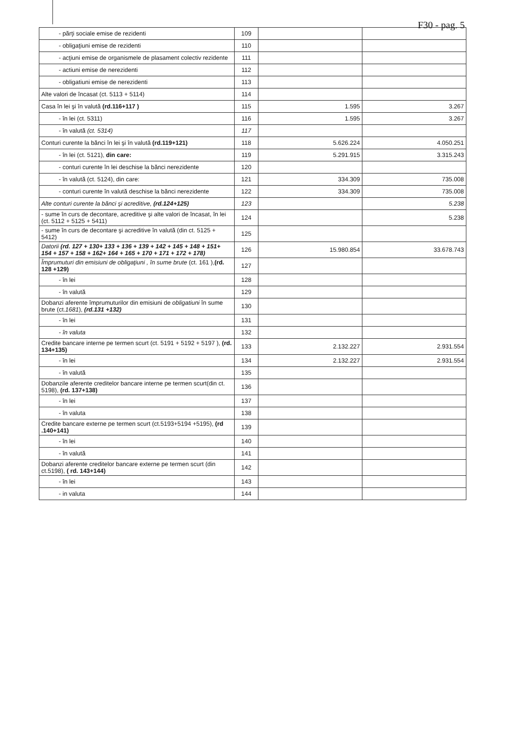F30 - pag. 5
| - părţi sociale emise de rezidenti | 109 | | |
| - obligaţiuni emise de rezidenti | 110 | | |
| - acţiuni emise de organismele de plasament colectiv rezidente | 111 | | |
| - actiuni emise de nerezidenti | 112 | | |
| - obligatiuni emise de nerezidenti | 113 | | |
| Alte valori de încasat (ct. 5113 + 5114) | 114 | | |
| Casa în lei şi în valută (rd.116+117 ) | 115 | 1.595 | 3.267 |
| - în lei (ct. 5311) | 116 | 1.595 | 3.267 |
| - în valută (ct. 5314) | 117 | | |
| Conturi curente la bănci în lei şi în valută (rd.119+121) | 118 | 5.626.224 | 4.050.251 |
| - în lei (ct. 5121), din care: | 119 | 5.291.915 | 3.315.243 |
| - conturi curente în lei deschise la bănci nerezidente | 120 | | |
| - în valută (ct. 5124), din care: | 121 | 334.309 | 735.008 |
| - conturi curente în valută deschise la bănci nerezidente | 122 | 334.309 | 735.008 |
| Alte conturi curente la bănci şi acreditive, (rd.124+125) | 123 | | 5.238 |
| - sume în curs de decontare, acreditive şi alte valori de încasat, în lei (ct. 5112 + 5125 + 5411) | 124 | | 5.238 |
| - sume în curs de decontare şi acreditive în valută (din ct. 5125 + 5412) | 125 | | |
| Datorii (rd. 127 + 130+ 133 + 136 + 139 + 142 + 145 + 148 + 151+ 154 + 157 + 158 + 162+ 164 + 165 + 170 + 171 + 172 + 178) | 126 | 15.980.854 | 33.678.743 |
| Împrumuturi din emisiuni de obligaţiuni , în sume brute (ct. 161 ), (rd. 128 +129) | 127 | | |
| - în lei | 128 | | |
| - în valută | 129 | | |
| Dobanzi aferente împrumuturilor din emisiuni de obligatiuni în sume brute (ct. 1681 ), (rd.131 +132) | 130 | | |
| - în lei | 131 | | |
| - în valuta | 132 | | |
| Credite bancare interne pe termen scurt (ct. 5191 + 5192 + 5197 ), (rd. 134+135) | 133 | 2.132.227 | 2.931.554 |
| - în lei | 134 | 2.132.227 | 2.931.554 |
| - în valută | 135 | | |
| Dobanzile aferente creditelor bancare interne pe termen scurt(din ct. 5198), (rd. 137+138) | 136 | | |
| - în lei | 137 | | |
| - în valuta | 138 | | |
| Credite bancare externe pe termen scurt (ct.5193+5194 +5195), (rd .140+141) | 139 | | |
| - în lei | 140 | | |
| - în valută | 141 | | |
| Dobanzi aferente creditelor bancare externe pe termen scurt (din ct.5198), ( rd. 143+144) | 142 | | |
| - în lei | 143 | | |
| - in valuta | 144 | | |